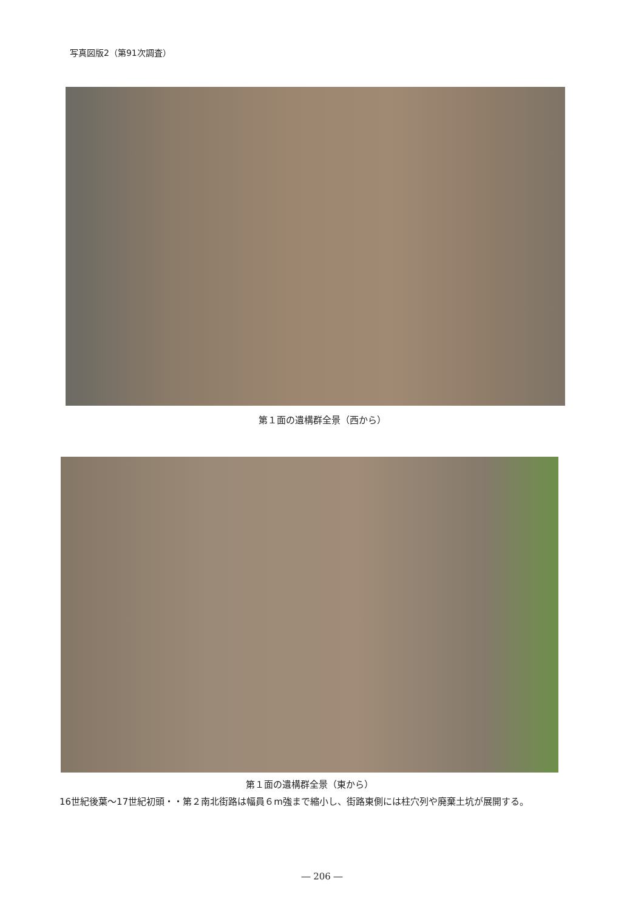写真図版2（第91次調査）
第１面の遺構群全景（西から）
第１面の遺構群全景（東から）
16世紀後葉～17世紀初頭・・第２南北街路は幅員６m強まで縮小し、街路東側には柱穴列や廃棄土坑が展開する。
― 206 ―